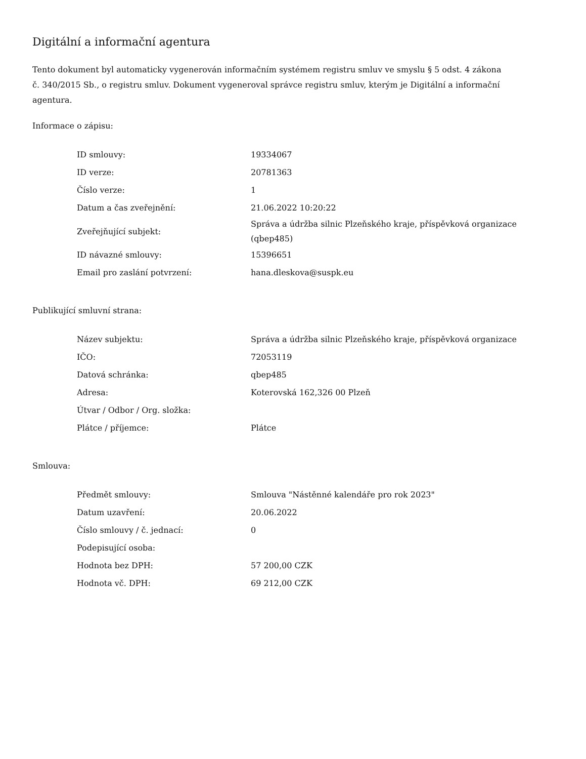Digitální a informační agentura
Tento dokument byl automaticky vygenerován informačním systémem registru smluv ve smyslu § 5 odst. 4 zákona
č. 340/2015 Sb., o registru smluv. Dokument vygeneroval správce registru smluv, kterým je Digitální a informační agentura.
Informace o zápisu:
| ID smlouvy: | 19334067 |
| ID verze: | 20781363 |
| Číslo verze: | 1 |
| Datum a čas zveřejnění: | 21.06.2022 10:20:22 |
| Zveřejňující subjekt: | Správa a údržba silnic Plzeňského kraje, příspěvková organizace (qbep485) |
| ID návazné smlouvy: | 15396651 |
| Email pro zaslání potvrzení: | hana.dleskova@suspk.eu |
Publikující smluvní strana:
| Název subjektu: | Správa a údržba silnic Plzeňského kraje, příspěvková organizace |
| IČO: | 72053119 |
| Datová schránka: | qbep485 |
| Adresa: | Koterovská 162,326 00 Plzeň |
| Útvar / Odbor / Org. složka: | |
| Plátce / příjemce: | Plátce |
Smlouva:
| Předmět smlouvy: | Smlouva "Nástěnné kalendáře pro rok 2023" |
| Datum uzavření: | 20.06.2022 |
| Číslo smlouvy / č. jednací: | 0 |
| Podepisující osoba: | |
| Hodnota bez DPH: | 57 200,00 CZK |
| Hodnota vč. DPH: | 69 212,00 CZK |